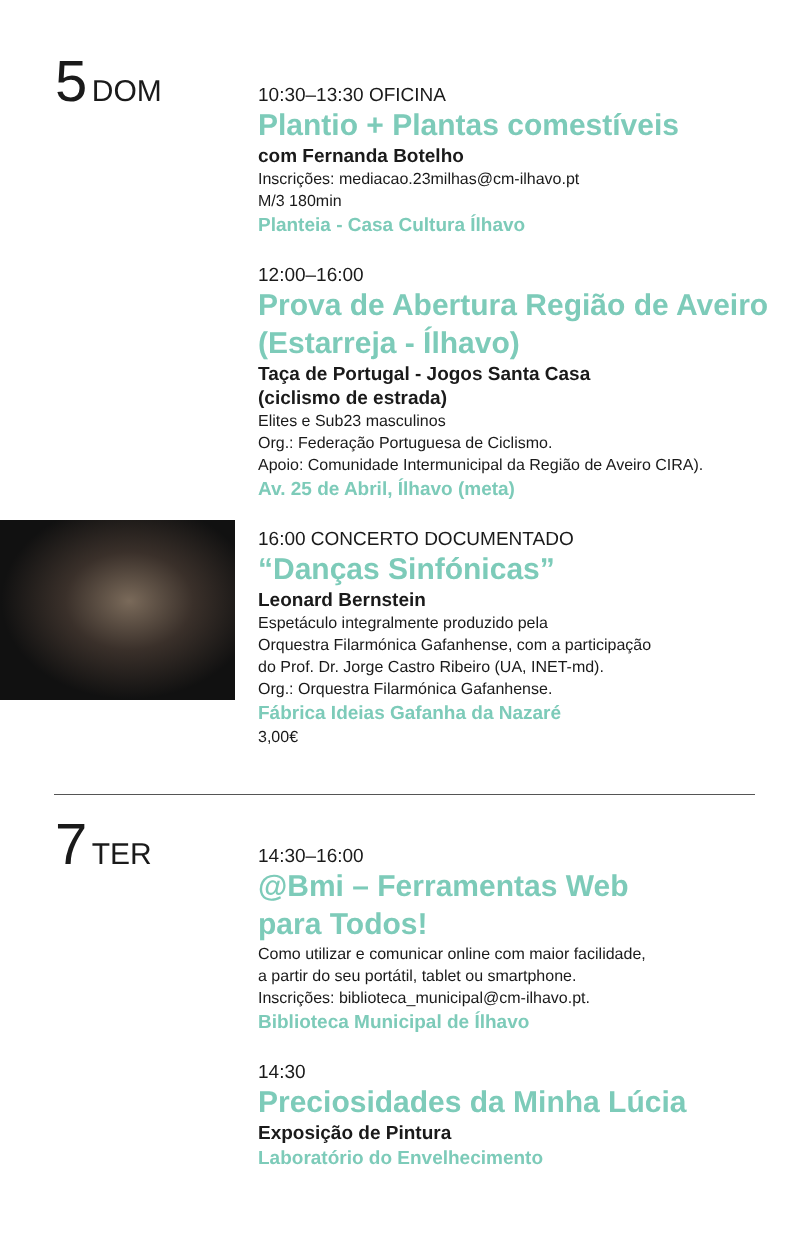5 DOM
10:30–13:30 OFICINA
Plantio + Plantas comestíveis
com Fernanda Botelho
Inscrições: mediacao.23milhas@cm-ilhavo.pt
M/3 180min
Planteia - Casa Cultura Ílhavo
12:00–16:00
Prova de Abertura Região de Aveiro (Estarreja - Ílhavo)
Taça de Portugal - Jogos Santa Casa
(ciclismo de estrada)
Elites e Sub23 masculinos
Org.: Federação Portuguesa de Ciclismo.
Apoio: Comunidade Intermunicipal da Região de Aveiro CIRA).
Av. 25 de Abril, Ílhavo (meta)
16:00 CONCERTO DOCUMENTADO
“Danças Sinfónicas”
Leonard Bernstein
Espetáculo integralmente produzido pela
Orquestra Filarmónica Gafanhense, com a participação
do Prof. Dr. Jorge Castro Ribeiro (UA, INET-md).
Org.: Orquestra Filarmónica Gafanhense.
Fábrica Ideias Gafanha da Nazaré
3,00€
7 TER
14:30–16:00
@Bmi – Ferramentas Web
para Todos!
Como utilizar e comunicar online com maior facilidade,
a partir do seu portátil, tablet ou smartphone.
Inscrições: biblioteca_municipal@cm-ilhavo.pt.
Biblioteca Municipal de Ílhavo
14:30
Preciosidades da Minha Lúcia
Exposição de Pintura
Laboratório do Envelhecimento